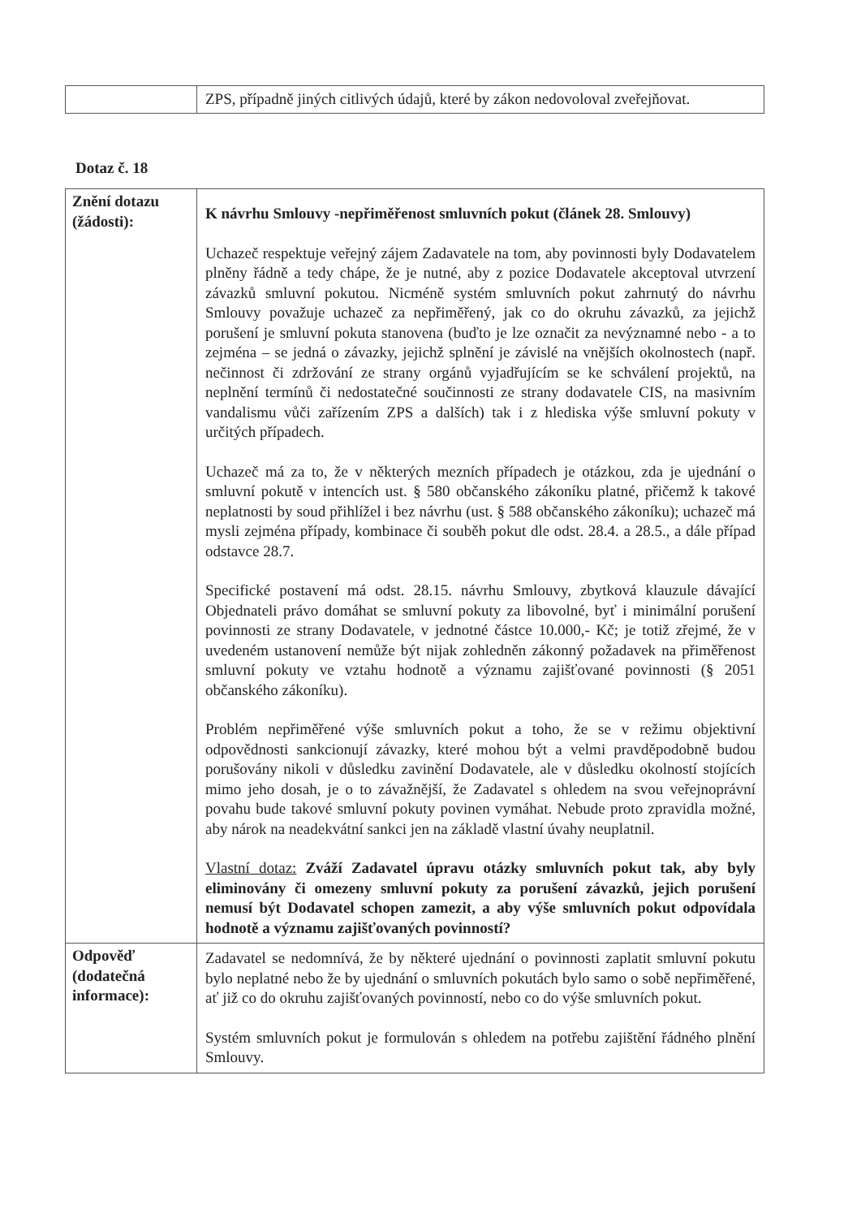| | ZPS, případně jiných citlivých údajů, které by zákon nedovoloval zveřejňovat. |
Dotaz č. 18
| Znění dotazu (žádosti): | K návrhu Smlouvy -nepřiměřenost smluvních pokut (článek 28. Smlouvy) Uchazeč respektuje veřejný zájem Zadavatele na tom, aby povinnosti byly Dodavatelem plněny řádně a tedy chápe, že je nutné, aby z pozice Dodavatele akceptoval utvrzení závazků smluvní pokutou. Nicméně systém smluvních pokut zahrnutý do návrhu Smlouvy považuje uchazeč za nepřiměřený, jak co do okruhu závazků, za jejichž porušení je smluvní pokuta stanovena (buďto je lze označit za nevýznamné nebo - a to zejména – se jedná o závazky, jejichž splnění je závislé na vnějších okolnostech (např. nečinnost či zdržování ze strany orgánů vyjadřujícím se ke schválení projektů, na neplnění termínů či nedostatečné součinnosti ze strany dodavatele CIS, na masivním vandalismu vůči zařízením ZPS a dalších) tak i z hlediska výše smluvní pokuty v určitých případech. Uchazeč má za to, že v některých mezních případech je otázkou, zda je ujednání o smluvní pokutě v intencích ust. § 580 občanského zákoníku platné, přičemž k takové neplatnosti by soud přihlížel i bez návrhu (ust. § 588 občanského zákoníku); uchazeč má mysli zejména případy, kombinace či souběh pokut dle odst. 28.4. a 28.5., a dále případ odstavce 28.7. Specifické postavení má odst. 28.15. návrhu Smlouvy, zbytková klauzule dávající Objednateli právo domáhat se smluvní pokuty za libovolné, byť i minimální porušení povinnosti ze strany Dodavatele, v jednotné částce 10.000,- Kč; je totiž zřejmé, že v uvedeném ustanovení nemůže být nijak zohledněn zákonný požadavek na přiměřenost smluvní pokuty ve vztahu hodnotě a významu zajišťované povinnosti (§ 2051 občanského zákoníku). Problém nepřiměřené výše smluvních pokut a toho, že se v režimu objektivní odpovědnosti sankcionují závazky, které mohou být a velmi pravděpodobně budou porušovány nikoli v důsledku zavinění Dodavatele, ale v důsledku okolností stojících mimo jeho dosah, je o to závažnější, že Zadavatel s ohledem na svou veřejnoprávní povahu bude takové smluvní pokuty povinen vymáhat. Nebude proto zpravidla možné, aby nárok na neadekvátní sankci jen na základě vlastní úvahy neuplatnil. Vlastní dotaz: Zváží Zadavatel úpravu otázky smluvních pokut tak, aby byly eliminovány či omezeny smluvní pokuty za porušení závazků, jejich porušení nemusí být Dodavatel schopen zamezit, a aby výše smluvních pokut odpovídala hodnotě a významu zajišťovaných povinností? |
| Odpověď (dodatečná informace): | Zadavatel se nedomnívá, že by některé ujednání o povinnosti zaplatit smluvní pokutu bylo neplatné nebo že by ujednání o smluvních pokutách bylo samo o sobě nepřiměřené, ať již co do okruhu zajišťovaných povinností, nebo co do výše smluvních pokut. Systém smluvních pokut je formulován s ohledem na potřebu zajištění řádného plnění Smlouvy. |